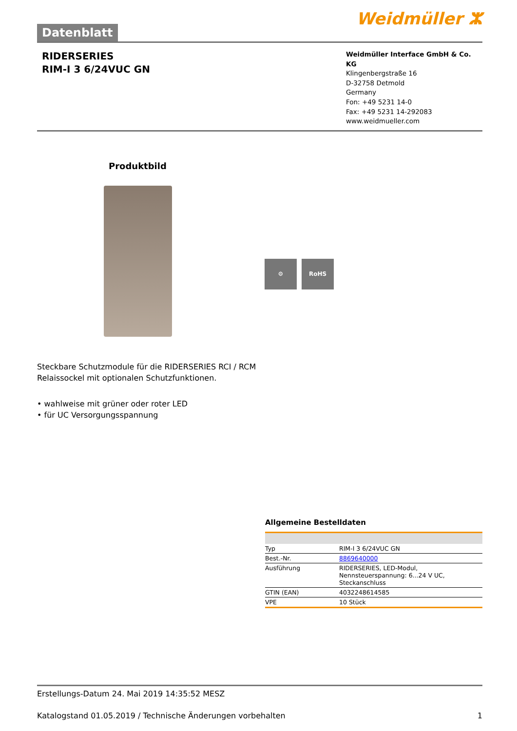Datenblatt
Weidmüller ⵣ
RIDERSERIES
RIM-I 3 6/24VUC GN
Weidmüller Interface GmbH & Co. KG
Klingenbergstraße 16
D-32758 Detmold
Germany
Fon: +49 5231 14-0
Fax: +49 5231 14-292083
www.weidmueller.com
Produktbild
⚙ RoHS
Steckbare Schutzmodule für die RIDERSERIES RCI / RCM
Relaissockel mit optionalen Schutzfunktionen.
• wahlweise mit grüner oder roter LED
• für UC Versorgungsspannung
Allgemeine Bestelldaten
| Typ | RIM-I 3 6/24VUC GN |
| Best.-Nr. | 8869640000 |
| Ausführung | RIDERSERIES, LED-Modul, Nennsteuerspannung: 6...24 V UC, Steckanschluss |
| GTIN (EAN) | 4032248614585 |
| VPE | 10 Stück |
Erstellungs-Datum 24. Mai 2019 14:35:52 MESZ
Katalogstand 01.05.2019 / Technische Änderungen vorbehalten 1